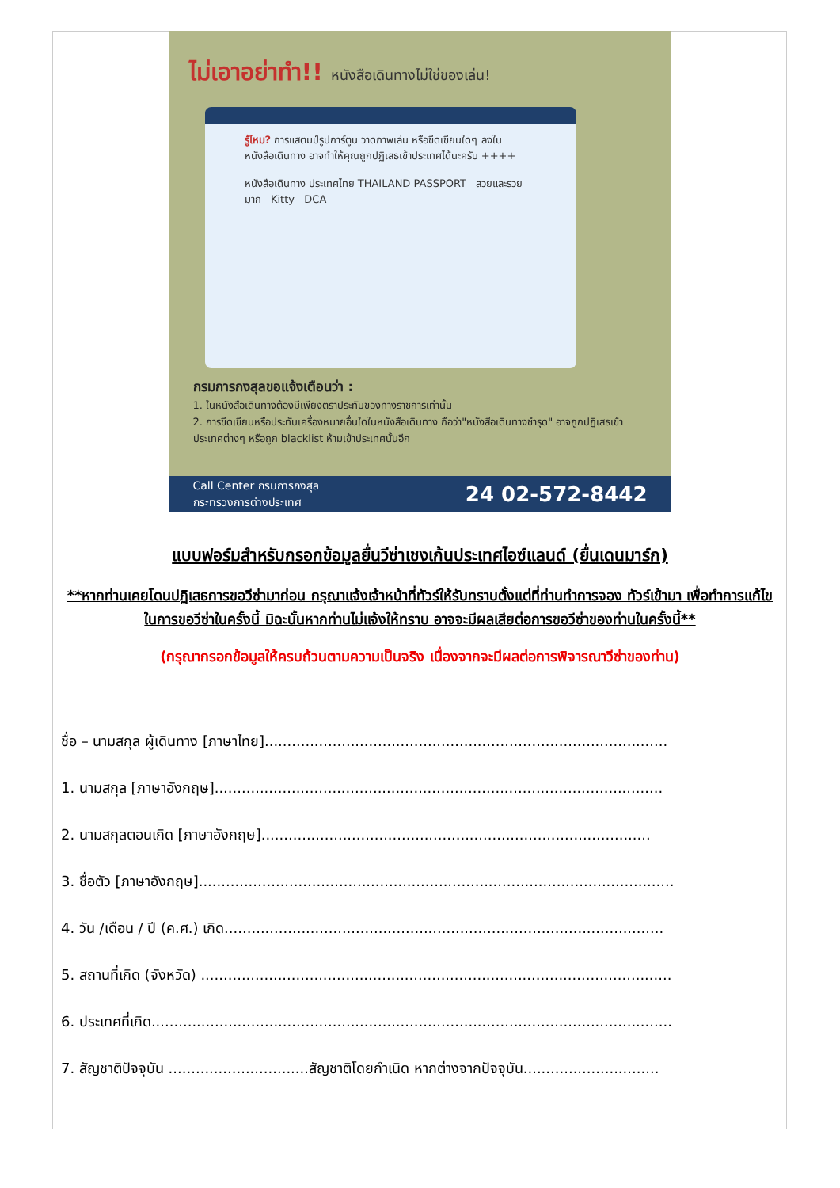ไม่เอาอย่าทำ!! หนังสือเดินทางไม่ใช่ของเล่น!
รู้ไหม? การแสตมป์รูปการ์ตูน วาดภาพเล่น หรือขีดเขียนใดๆ ลงใน หนังสือเดินทาง อาจทำให้คุณถูกปฏิเสธเข้าประเทศได้นะครับ ++++
หนังสือเดินทาง ประเทศไทย THAILAND PASSPORT สวยและรวยมาก Kitty DCA
กรมการกงสุลขอแจ้งเตือนว่า :
1. ในหนังสือเดินทางต้องมีเพียงตราประทับของทางราชการเท่านั้น
2. การขีดเขียนหรือประทับเครื่องหมายอื่นใดในหนังสือเดินทาง ถือว่า"หนังสือเดินทางชำรุด" อาจถูกปฏิเสธเข้าประเทศต่างๆ หรือถูก blacklist ห้ามเข้าประเทศนั้นอีก
Call Center กรมการกงสุล
กระทรวงการต่างประเทศ
24 02-572-8442
แบบฟอร์มสำหรับกรอกข้อมูลยื่นวีซ่าเชงเก้นประเทศไอซ์แลนด์ (ยื่นเดนมาร์ก)
**หากท่านเคยโดนปฏิเสธการขอวีซ่ามาก่อน กรุณาแจ้งเจ้าหน้าที่ทัวร์ให้รับทราบตั้งแต่ที่ท่านทำการจอง ทัวร์เข้ามา เพื่อทำการแก้ไขในการขอวีซ่าในครั้งนี้ มิฉะนั้นหากท่านไม่แจ้งให้ทราบ อาจจะมีผลเสียต่อการขอวีซ่าของท่านในครั้งนี้**
(กรุณากรอกข้อมูลให้ครบถ้วนตามความเป็นจริง เนื่องจากจะมีผลต่อการพิจารณาวีซ่าของท่าน)
ชื่อ – นามสกุล ผู้เดินทาง [ภาษาไทย].........................................................................................
1. นามสกุล [ภาษาอังกฤษ]...................................................................................................
2. นามสกุลตอนเกิด [ภาษาอังกฤษ]......................................................................................
3. ชื่อตัว [ภาษาอังกฤษ].........................................................................................................
4. วัน /เดือน / ปี (ค.ศ.) เกิด.................................................................................................
5. สถานที่เกิด (จังหวัด) ........................................................................................................
6. ประเทศที่เกิด...................................................................................................................
7. สัญชาติปัจจุบัน ...............................สัญชาติโดยกำเนิด หากต่างจากปัจจุบัน..............................